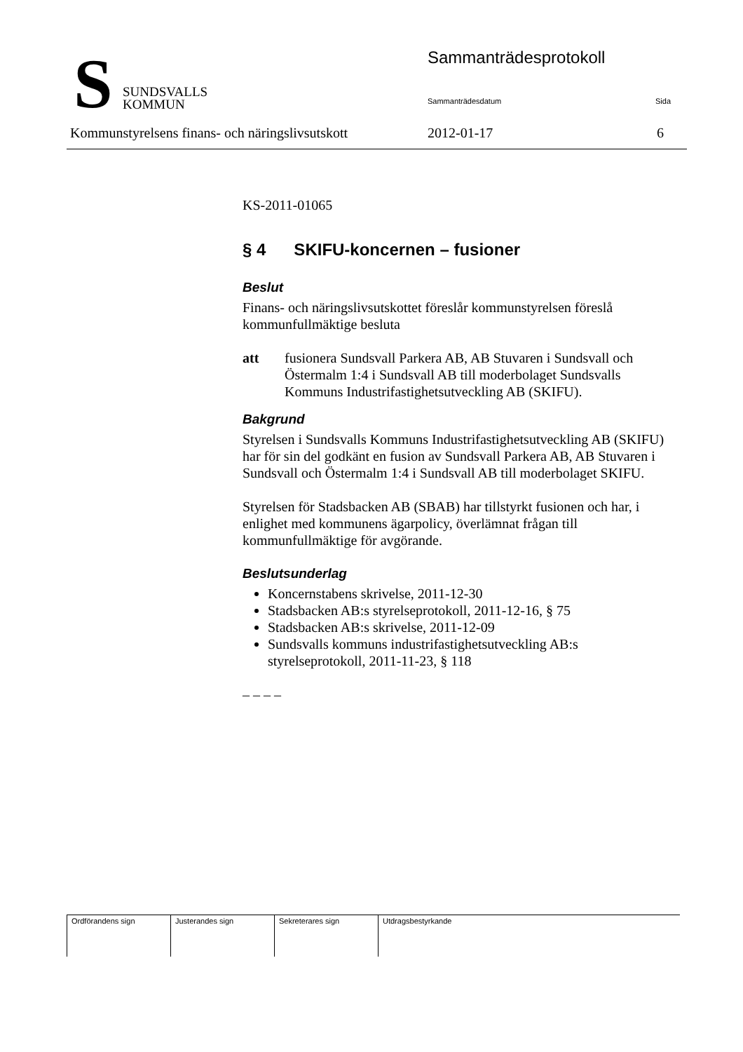S
SUNDSVALLS
KOMMUN
Sammanträdesprotokoll
Sammanträdesdatum Sida
Kommunstyrelsens finans- och näringslivsutskott 2012-01-17 6
KS-2011-01065
§ 4 SKIFU-koncernen – fusioner
Beslut
Finans- och näringslivsutskottet föreslår kommunstyrelsen föreslå kommunfullmäktige besluta
att fusionera Sundsvall Parkera AB, AB Stuvaren i Sundsvall och Östermalm 1:4 i Sundsvall AB till moderbolaget Sundsvalls Kommuns Industrifastighetsutveckling AB (SKIFU).
Bakgrund
Styrelsen i Sundsvalls Kommuns Industrifastighetsutveckling AB (SKIFU) har för sin del godkänt en fusion av Sundsvall Parkera AB, AB Stuvaren i Sundsvall och Östermalm 1:4 i Sundsvall AB till moderbolaget SKIFU.
Styrelsen för Stadsbacken AB (SBAB) har tillstyrkt fusionen och har, i enlighet med kommunens ägarpolicy, överlämnat frågan till kommunfullmäktige för avgörande.
Beslutsunderlag
Koncernstabens skrivelse, 2011-12-30
Stadsbacken AB:s styrelseprotokoll, 2011-12-16, § 75
Stadsbacken AB:s skrivelse, 2011-12-09
Sundsvalls kommuns industrifastighetsutveckling AB:s styrelseprotokoll, 2011-11-23, § 118
– – – –
| Ordförandens sign | Justerandes sign | Sekreterares sign | Utdragsbestyrkande |